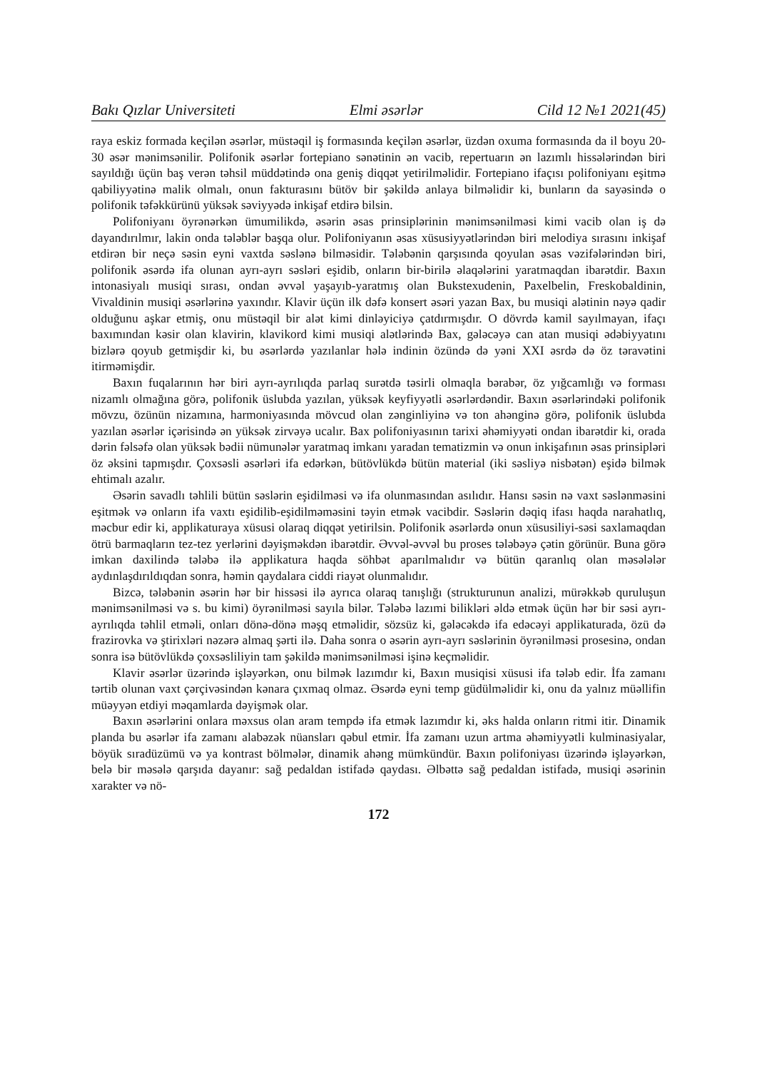Bakı Qızlar Universiteti Elmi əsərlər Cild 12 №1 2021(45)
raya eskiz formada keçilən əsərlər, müstəqil iş formasında keçilən əsərlər, üzdən oxuma formasında da il boyu 20-30 əsər mənimsənilir. Polifonik əsərlər fortepiano sənətinin ən vacib, repertuarın ən lazımlı hissələrindən biri sayıldığı üçün baş verən təhsil müddətində ona geniş diqqət yetirilməlidir. Fortepiano ifaçısı polifoniyanı eşitmə qabiliyyətinə malik olmalı, onun fakturasını bütöv bir şəkildə anlaya bilməlidir ki, bunların da sayəsində o polifonik təfəkkürünü yüksək səviyyədə inkişaf etdirə bilsin.
Polifoniyanı öyrənərkən ümumilikdə, əsərin əsas prinsiplərinin mənimsənilməsi kimi vacib olan iş də dayandırılmır, lakin onda tələblər başqa olur. Polifoniyanın əsas xüsusiyyətlərindən biri melodiya sırasını inkişaf etdirən bir neçə səsin eyni vaxtda səslənə bilməsidir. Tələbənin qarşısında qoyulan əsas vəzifələrindən biri, polifonik əsərdə ifa olunan ayrı-ayrı səsləri eşidib, onların bir-birilə əlaqələrini yaratmaqdan ibarətdir. Baxın intonasiyalı musiqi sırası, ondan əvvəl yaşayıb-yaratmış olan Bukstexudenin, Paxelbelin, Freskobaldinin, Vivaldinin musiqi əsərlərinə yaxındır. Klavir üçün ilk dəfə konsert əsəri yazan Bax, bu musiqi alətinin nəyə qadir olduğunu aşkar etmiş, onu müstəqil bir alət kimi dinləyiciyə çatdırmışdır. O dövrdə kamil sayılmayan, ifaçı baxımından kəsir olan klavirin, klavikord kimi musiqi alətlərində Bax, gələcəyə can atan musiqi ədəbiyyatını bizlərə qoyub getmişdir ki, bu əsərlərdə yazılanlar hələ indinin özündə də yəni XXI əsrdə də öz təravətini itirməmişdir.
Baxın fuqalarının hər biri ayrı-ayrılıqda parlaq surətdə təsirli olmaqla bərabər, öz yığcamlığı və forması nizamlı olmağına görə, polifonik üslubda yazılan, yüksək keyfiyyətli əsərlərdəndir. Baxın əsərlərindəki polifonik mövzu, özünün nizamına, harmoniyasında mövcud olan zənginliyinə və ton ahənginə görə, polifonik üslubda yazılan əsərlər içərisində ən yüksək zirvəyə ucalır. Bax polifoniyasının tarixi əhəmiyyəti ondan ibarətdir ki, orada dərin fəlsəfə olan yüksək bədii nümunələr yaratmaq imkanı yaradan tematizmin və onun inkişafının əsas prinsipləri öz əksini tapmışdır. Çoxsəsli əsərləri ifa edərkən, bütövlükdə bütün material (iki səsliyə nisbətən) eşidə bilmək ehtimalı azalır.
Əsərin savadlı təhlili bütün səslərin eşidilməsi və ifa olunmasından asılıdır. Hansı səsin nə vaxt səslənməsini eşitmək və onların ifa vaxtı eşidilib-eşidilməməsini təyin etmək vacibdir. Səslərin dəqiq ifası haqda narahatlıq, məcbur edir ki, applikaturaya xüsusi olaraq diqqət yetirilsin. Polifonik əsərlərdə onun xüsusiliyi-səsi saxlamaqdan ötrü barmaqların tez-tez yerlərini dəyişməkdən ibarətdir. Əvvəl-əvvəl bu proses tələbəyə çətin görünür. Buna görə imkan daxilində tələbə ilə applikatura haqda söhbət aparılmalıdır və bütün qaranlıq olan məsələlər aydınlaşdırıldıqdan sonra, həmin qaydalara ciddi riayət olunmalıdır.
Bizcə, tələbənin əsərin hər bir hissəsi ilə ayrıca olaraq tanışlığı (strukturunun analizi, mürəkkəb quruluşun mənimsənilməsi və s. bu kimi) öyrənilməsi sayıla bilər. Tələbə lazımi bilikləri əldə etmək üçün hər bir səsi ayrı-ayrılıqda təhlil etməli, onları dönə-dönə məşq etməlidir, sözsüz ki, gələcəkdə ifa edəcəyi applikaturada, özü də frazirovka və ştirixləri nəzərə almaq şərti ilə. Daha sonra o əsərin ayrı-ayrı səslərinin öyrənilməsi prosesinə, ondan sonra isə bütövlükdə çoxsəsliliyin tam şəkildə mənimsənilməsi işinə keçməlidir.
Klavir əsərlər üzərində işləyərkən, onu bilmək lazımdır ki, Baxın musiqisi xüsusi ifa tələb edir. İfa zamanı tərtib olunan vaxt çərçivəsindən kənara çıxmaq olmaz. Əsərdə eyni temp güdülməlidir ki, onu da yalnız müəllifin müəyyən etdiyi məqamlarda dəyişmək olar.
Baxın əsərlərini onlara məxsus olan aram tempdə ifa etmək lazımdır ki, əks halda onların ritmi itir. Dinamik planda bu əsərlər ifa zamanı alabəzək nüansları qəbul etmir. İfa zamanı uzun artma əhəmiyyətli kulminasiyalar, böyük sıradüzümü və ya kontrast bölmələr, dinamik ahəng mümkündür. Baxın polifoniyası üzərində işləyərkən, belə bir məsələ qarşıda dayanır: sağ pedaldan istifadə qaydası. Əlbəttə sağ pedaldan istifadə, musiqi əsərinin xarakter və nö-
172